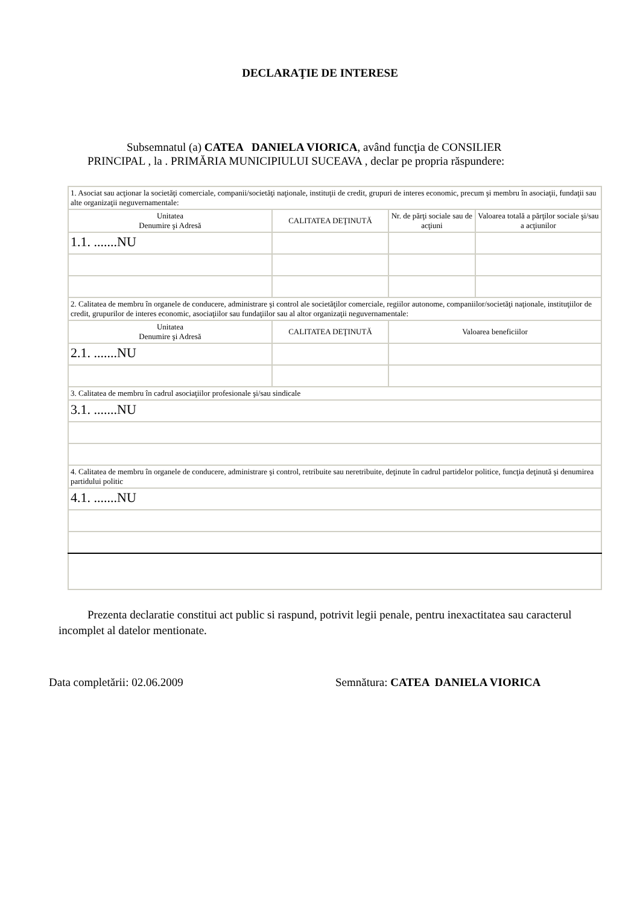DECLARAŢIE DE INTERESE
Subsemnatul (a) CATEA DANIELA VIORICA, având funcţia de CONSILIER
PRINCIPAL , la . PRIMĂRIA MUNICIPIULUI SUCEAVA , declar pe propria răspundere:
| 1. Asociat sau acţionar la societăţi comerciale, companii/societăţi naţionale, instituţii de credit, grupuri de interes economic, precum şi membru în asociaţii, fundaţii sau alte organizaţii neguvernamentale: | | | |
| Unitatea Denumire şi Adresă | CALITATEA DEŢINUTĂ | Nr. de părţi sociale sau de acţiuni | Valoarea totală a părţilor sociale şi/sau a acţiunilor |
| 1.1. .......NU | | | |
| 2. Calitatea de membru în organele de conducere, administrare şi control ale societăţilor comerciale, regiilor autonome, companiilor/societăţi naţionale, instituţiilor de credit, grupurilor de interes economic, asociaţiilor sau fundaţiilor sau al altor organizaţii neguvernamentale: | | | |
| Unitatea Denumire şi Adresă | CALITATEA DEŢINUTĂ | Valoarea beneficiilor | |
| 2.1. .......NU | | | |
| 3. Calitatea de membru în cadrul asociaţiilor profesionale şi/sau sindicale | | | |
| 3.1. .......NU | | | |
| 4. Calitatea de membru în organele de conducere, administrare şi control, retribuite sau neretribuite, deţinute în cadrul partidelor politice, funcţia deţinută şi denumirea partidului politic | | | |
| 4.1. .......NU | | | |
Prezenta declaratie constitui act public si raspund, potrivit legii penale, pentru inexactitatea sau caracterul incomplet al datelor mentionate.
Data completării: 02.06.2009 Semnătura: CATEA DANIELA VIORICA